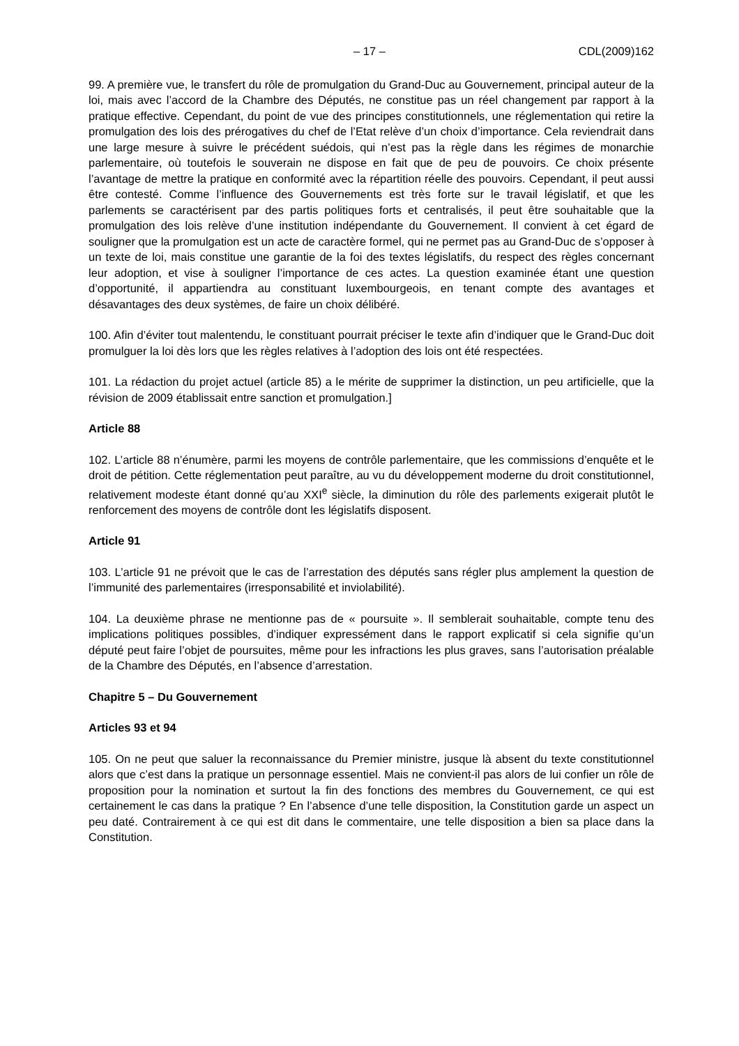– 17 – CDL(2009)162
99. A première vue, le transfert du rôle de promulgation du Grand-Duc au Gouvernement, principal auteur de la loi, mais avec l’accord de la Chambre des Députés, ne constitue pas un réel changement par rapport à la pratique effective. Cependant, du point de vue des principes constitutionnels, une réglementation qui retire la promulgation des lois des prérogatives du chef de l’Etat relève d’un choix d’importance. Cela reviendrait dans une large mesure à suivre le précédent suédois, qui n’est pas la règle dans les régimes de monarchie parlementaire, où toutefois le souverain ne dispose en fait que de peu de pouvoirs. Ce choix présente l’avantage de mettre la pratique en conformité avec la répartition réelle des pouvoirs. Cependant, il peut aussi être contesté. Comme l’influence des Gouvernements est très forte sur le travail législatif, et que les parlements se caractérisent par des partis politiques forts et centralisés, il peut être souhaitable que la promulgation des lois relève d’une institution indépendante du Gouvernement. Il convient à cet égard de souligner que la promulgation est un acte de caractère formel, qui ne permet pas au Grand-Duc de s’opposer à un texte de loi, mais constitue une garantie de la foi des textes législatifs, du respect des règles concernant leur adoption, et vise à souligner l’importance de ces actes. La question examinée étant une question d’opportunité, il appartiendra au constituant luxembourgeois, en tenant compte des avantages et désavantages des deux systèmes, de faire un choix délibéré.
100. Afin d’éviter tout malentendu, le constituant pourrait préciser le texte afin d’indiquer que le Grand-Duc doit promulguer la loi dès lors que les règles relatives à l’adoption des lois ont été respectées.
101. La rédaction du projet actuel (article 85) a le mérite de supprimer la distinction, un peu artificielle, que la révision de 2009 établissait entre sanction et promulgation.]
Article 88
102. L’article 88 n’énumère, parmi les moyens de contrôle parlementaire, que les commissions d’enquête et le droit de pétition. Cette réglementation peut paraître, au vu du développement moderne du droit constitutionnel, relativement modeste étant donné qu’au XXI<sup>e</sup> siècle, la diminution du rôle des parlements exigerait plutôt le renforcement des moyens de contrôle dont les législatifs disposent.
Article 91
103. L’article 91 ne prévoit que le cas de l’arrestation des députés sans régler plus amplement la question de l’immunité des parlementaires (irresponsabilité et inviolabilité).
104. La deuxième phrase ne mentionne pas de « poursuite ». Il semblerait souhaitable, compte tenu des implications politiques possibles, d’indiquer expressément dans le rapport explicatif si cela signifie qu’un député peut faire l’objet de poursuites, même pour les infractions les plus graves, sans l’autorisation préalable de la Chambre des Députés, en l’absence d’arrestation.
Chapitre 5 – Du Gouvernement
Articles 93 et 94
105. On ne peut que saluer la reconnaissance du Premier ministre, jusque là absent du texte constitutionnel alors que c’est dans la pratique un personnage essentiel. Mais ne convient-il pas alors de lui confier un rôle de proposition pour la nomination et surtout la fin des fonctions des membres du Gouvernement, ce qui est certainement le cas dans la pratique ? En l’absence d’une telle disposition, la Constitution garde un aspect un peu daté. Contrairement à ce qui est dit dans le commentaire, une telle disposition a bien sa place dans la Constitution.